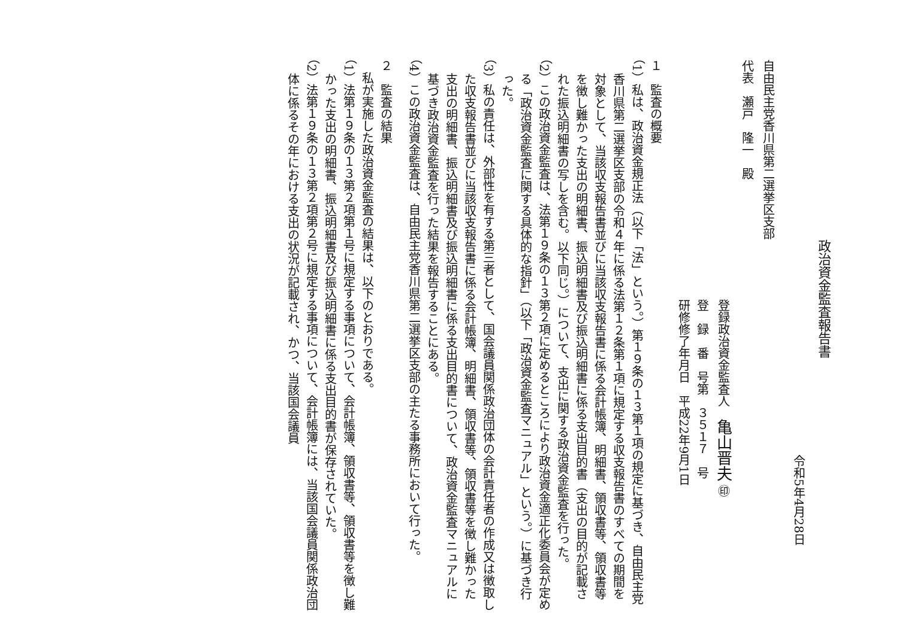政治資金監査報告書
令和5年4月28日
自由民主党香川県第二選挙区支部
代表　瀬戸　隆一　殿
登録政治資金監査人　亀山晋夫 ㊞
登　録　番　号第　３５１７　号
研修修了年月日　平成22年9月1日
１　監査の概要
（1）私は、政治資金規正法（以下「法」という。）第１９条の１３第１項の規定に基づき、自由民主党香川県第二選挙区支部の令和４年に係る法第１２条第１項に規定する収支報告書のすべての期間を対象として、当該収支報告書並びに当該収支報告書に係る会計帳簿、明細書、領収書等、領収書等を徴し難かった支出の明細書、振込明細書及び振込明細書に係る支出目的書（支出の目的が記載された振込明細書の写しを含む。以下同じ。）について、支出に関する政治資金監査を行った。
（2）この政治資金監査は、法第１９条の１３第２項に定めるところにより政治資金適正化委員会が定める「政治資金監査に関する具体的な指針」（以下「政治資金監査マニュアル」という。）に基づき行った。
（3）私の責任は、外部性を有する第三者として、国会議員関係政治団体の会計責任者の作成又は徴取した収支報告書並びに当該収支報告書に係る会計帳簿、明細書、領収書等、領収書等を徴し難かった支出の明細書、振込明細書及び振込明細書に係る支出目的書について、政治資金監査マニュアルに基づき政治資金監査を行った結果を報告することにある。
（4）この政治資金監査は、自由民主党香川県第二選挙区支部の主たる事務所において行った。
２　監査の結果
　私が実施した政治資金監査の結果は、以下のとおりである。
（1）法第１９条の１３第２項第１号に規定する事項について、会計帳簿、領収書等、領収書等を徴し難かった支出の明細書、振込明細書及び振込明細書に係る支出目的書が保存されていた。
（2）法第１９条の１３第２項第２号に規定する事項について、会計帳簿には、当該国会議員関係政治団体に係るその年における支出の状況が記載され、かつ、当該国会議員